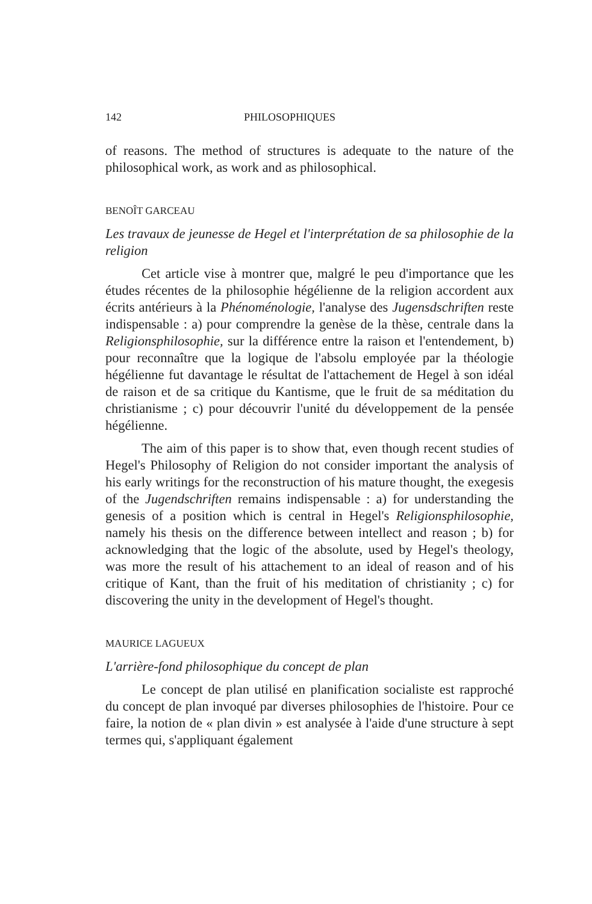142 PHILOSOPHIQUES
of reasons. The method of structures is adequate to the nature of the philosophical work, as work and as philosophical.
BENOÎT GARCEAU
Les travaux de jeunesse de Hegel et l'interprétation de sa philosophie de la religion
Cet article vise à montrer que, malgré le peu d'importance que les études récentes de la philosophie hégélienne de la religion accordent aux écrits antérieurs à la Phénoménologie, l'analyse des Jugensdschriften reste indispensable : a) pour comprendre la genèse de la thèse, centrale dans la Religionsphilosophie, sur la différence entre la raison et l'entendement, b) pour reconnaître que la logique de l'absolu employée par la théologie hégélienne fut davantage le résultat de l'attachement de Hegel à son idéal de raison et de sa critique du Kantisme, que le fruit de sa méditation du christianisme ; c) pour découvrir l'unité du développement de la pensée hégélienne.
The aim of this paper is to show that, even though recent studies of Hegel's Philosophy of Religion do not consider important the analysis of his early writings for the reconstruction of his mature thought, the exegesis of the Jugendschriften remains indispensable : a) for understanding the genesis of a position which is central in Hegel's Religionsphilosophie, namely his thesis on the difference between intellect and reason ; b) for acknowledging that the logic of the absolute, used by Hegel's theology, was more the result of his attachement to an ideal of reason and of his critique of Kant, than the fruit of his meditation of christianity ; c) for discovering the unity in the development of Hegel's thought.
MAURICE LAGUEUX
L'arrière-fond philosophique du concept de plan
Le concept de plan utilisé en planification socialiste est rapproché du concept de plan invoqué par diverses philosophies de l'histoire. Pour ce faire, la notion de « plan divin » est analysée à l'aide d'une structure à sept termes qui, s'appliquant également